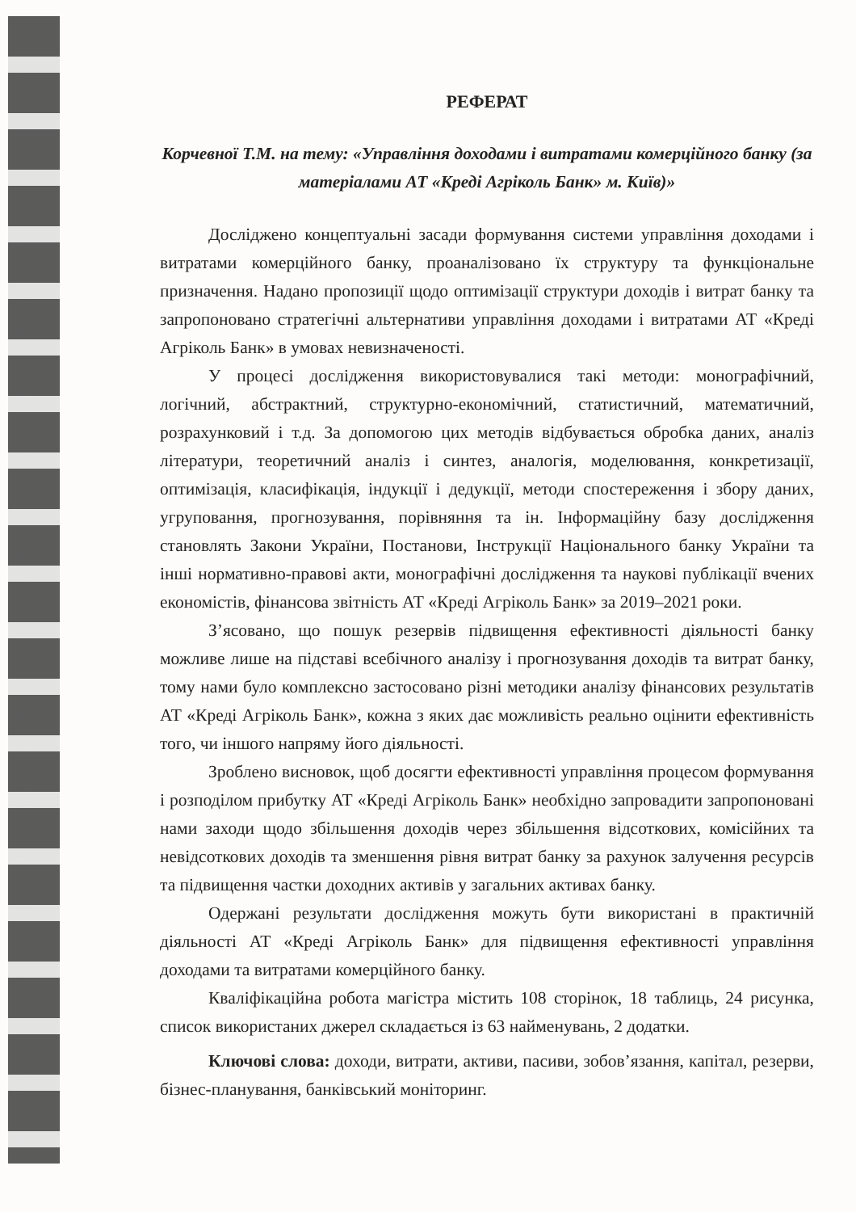РЕФЕРАТ
Корчевної Т.М. на тему: «Управління доходами і витратами комерційного банку (за матеріалами АТ «Креді Агріколь Банк» м. Київ)»
Досліджено концептуальні засади формування системи управління доходами і витратами комерційного банку, проаналізовано їх структуру та функціональне призначення. Надано пропозиції щодо оптимізації структури доходів і витрат банку та запропоновано стратегічні альтернативи управління доходами і витратами АТ «Креді Агріколь Банк» в умовах невизначеності.
У процесі дослідження використовувалися такі методи: монографічний, логічний, абстрактний, структурно-економічний, статистичний, математичний, розрахунковий і т.д. За допомогою цих методів відбувається обробка даних, аналіз літератури, теоретичний аналіз і синтез, аналогія, моделювання, конкретизації, оптимізація, класифікація, індукції і дедукції, методи спостереження і збору даних, угруповання, прогнозування, порівняння та ін. Інформаційну базу дослідження становлять Закони України, Постанови, Інструкції Національного банку України та інші нормативно-правові акти, монографічні дослідження та наукові публікації вчених економістів, фінансова звітність АТ «Креді Агріколь Банк» за 2019–2021 роки.
З’ясовано, що пошук резервів підвищення ефективності діяльності банку можливе лише на підставі всебічного аналізу і прогнозування доходів та витрат банку, тому нами було комплексно застосовано різні методики аналізу фінансових результатів АТ «Креді Агріколь Банк», кожна з яких дає можливість реально оцінити ефективність того, чи іншого напряму його діяльності.
Зроблено висновок, щоб досягти ефективності управління процесом формування і розподілом прибутку АТ «Креді Агріколь Банк» необхідно запровадити запропоновані нами заходи щодо збільшення доходів через збільшення відсоткових, комісійних та невідсоткових доходів та зменшення рівня витрат банку за рахунок залучення ресурсів та підвищення частки доходних активів у загальних активах банку.
Одержані результати дослідження можуть бути використані в практичній діяльності АТ «Креді Агріколь Банк» для підвищення ефективності управління доходами та витратами комерційного банку.
Кваліфікаційна робота магістра містить 108 сторінок, 18 таблиць, 24 рисунка, список використаних джерел складається із 63 найменувань, 2 додатки.
Ключові слова: доходи, витрати, активи, пасиви, зобов’язання, капітал, резерви, бізнес-планування, банківський моніторинг.